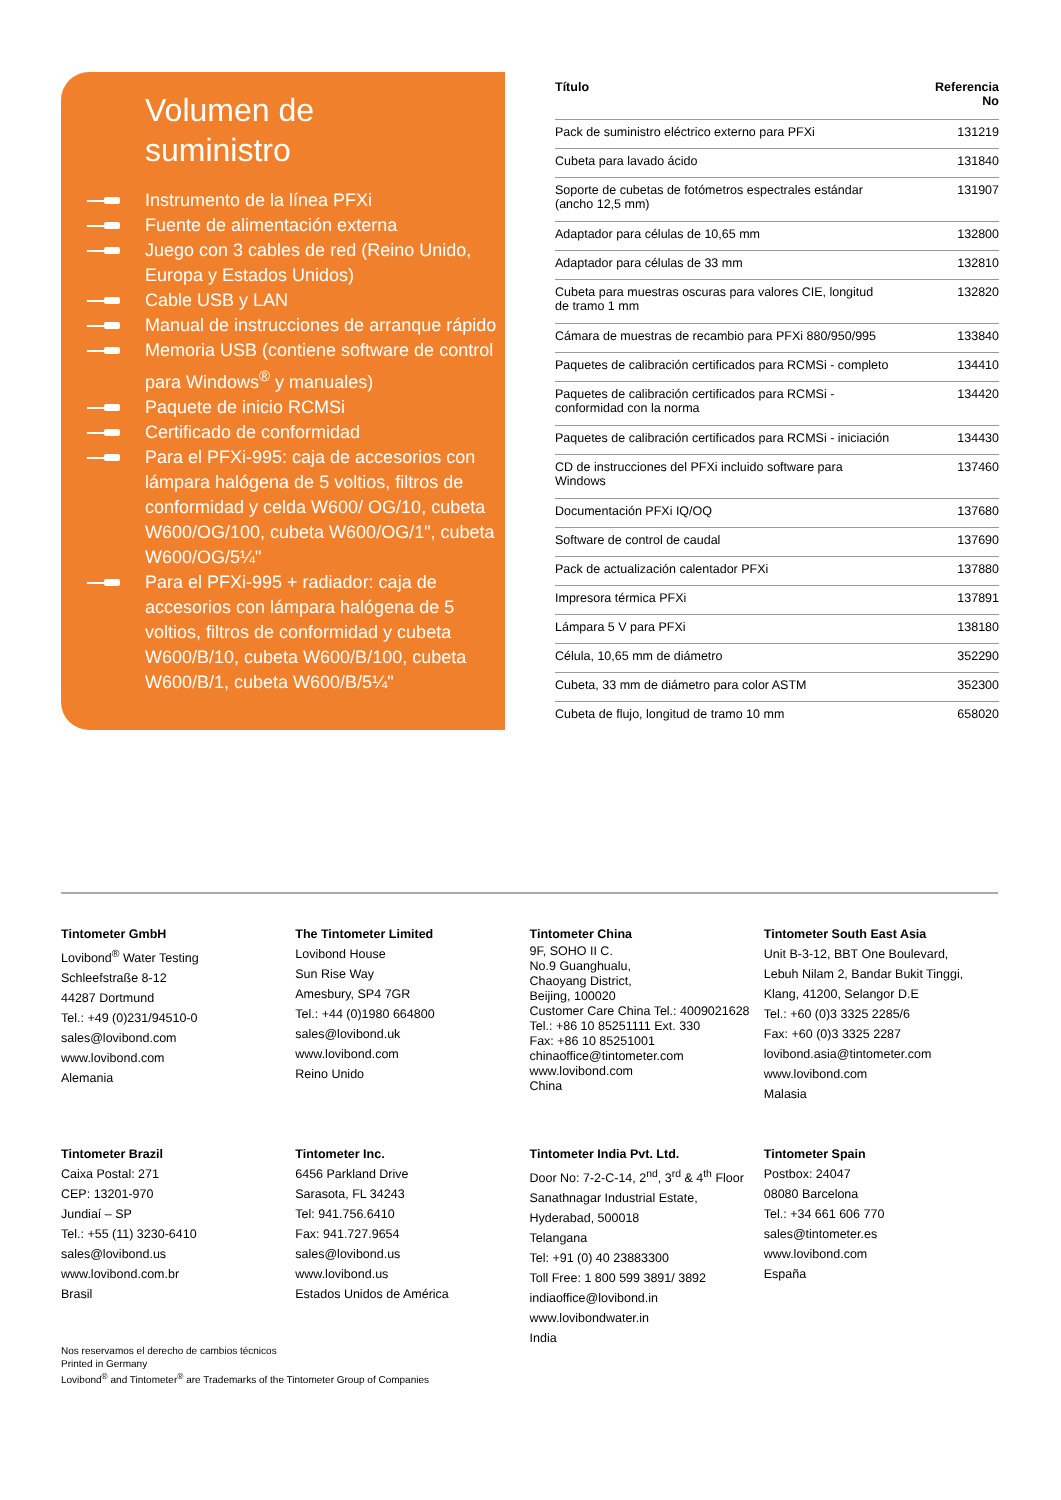Volumen de
suministro
Instrumento de la línea PFXi
Fuente de alimentación externa
Juego con 3 cables de red (Reino Unido, Europa y Estados Unidos)
Cable USB y LAN
Manual de instrucciones de arranque rápido
Memoria USB (contiene software de control para Windows<sup>®</sup> y manuales)
Paquete de inicio RCMSi
Certificado de conformidad
Para el PFXi-995: caja de accesorios con lámpara halógena de 5 voltios, filtros de conformidad y celda W600/ OG/10, cubeta W600/OG/100, cubeta W600/OG/1", cubeta W600/OG/5¼"
Para el PFXi-995 + radiador: caja de accesorios con lámpara halógena de 5 voltios, filtros de conformidad y cubeta W600/B/10, cubeta W600/B/100, cubeta W600/B/1, cubeta W600/B/5¼"
| Título | Referencia No |
| --- | --- |
| Pack de suministro eléctrico externo para PFXi | 131219 |
| Cubeta para lavado ácido | 131840 |
| Soporte de cubetas de fotómetros espectrales estándar (ancho 12,5 mm) | 131907 |
| Adaptador para células de 10,65 mm | 132800 |
| Adaptador para células de 33 mm | 132810 |
| Cubeta para muestras oscuras para valores CIE, longitud de tramo 1 mm | 132820 |
| Cámara de muestras de recambio para PFXi 880/950/995 | 133840 |
| Paquetes de calibración certificados para RCMSi - completo | 134410 |
| Paquetes de calibración certificados para RCMSi - conformidad con la norma | 134420 |
| Paquetes de calibración certificados para RCMSi - iniciación | 134430 |
| CD de instrucciones del PFXi incluido software para Windows | 137460 |
| Documentación PFXi IQ/OQ | 137680 |
| Software de control de caudal | 137690 |
| Pack de actualización calentador PFXi | 137880 |
| Impresora térmica PFXi | 137891 |
| Lámpara 5 V para PFXi | 138180 |
| Célula, 10,65 mm de diámetro | 352290 |
| Cubeta, 33 mm de diámetro para color ASTM | 352300 |
| Cubeta de flujo, longitud de tramo 10 mm | 658020 |
Tintometer GmbH
Lovibond<sup>®</sup> Water Testing
Schleefstraße 8-12
44287 Dortmund
Tel.: +49 (0)231/94510-0
sales@lovibond.com
www.lovibond.com
Alemania
The Tintometer Limited
Lovibond House
Sun Rise Way
Amesbury, SP4 7GR
Tel.: +44 (0)1980 664800
sales@lovibond.uk
www.lovibond.com
Reino Unido
Tintometer China
9F, SOHO II C.
No.9 Guanghualu,
Chaoyang District,
Beijing, 100020
Customer Care China Tel.: 4009021628
Tel.: +86 10 85251111 Ext. 330
Fax: +86 10 85251001
chinaoffice@tintometer.com
www.lovibond.com
China
Tintometer South East Asia
Unit B-3-12, BBT One Boulevard,
Lebuh Nilam 2, Bandar Bukit Tinggi,
Klang, 41200, Selangor D.E
Tel.: +60 (0)3 3325 2285/6
Fax: +60 (0)3 3325 2287
lovibond.asia@tintometer.com
www.lovibond.com
Malasia
Tintometer Brazil
Caixa Postal: 271
CEP: 13201-970
Jundiaí – SP
Tel.: +55 (11) 3230-6410
sales@lovibond.us
www.lovibond.com.br
Brasil
Tintometer Inc.
6456 Parkland Drive
Sarasota, FL 34243
Tel: 941.756.6410
Fax: 941.727.9654
sales@lovibond.us
www.lovibond.us
Estados Unidos de América
Tintometer India Pvt. Ltd.
Door No: 7-2-C-14, 2<sup>nd</sup>, 3<sup>rd</sup> & 4<sup>th</sup> Floor
Sanathnagar Industrial Estate,
Hyderabad, 500018
Telangana
Tel: +91 (0) 40 23883300
Toll Free: 1 800 599 3891/ 3892
indiaoffice@lovibond.in
www.lovibondwater.in
India
Tintometer Spain
Postbox: 24047
08080 Barcelona
Tel.: +34 661 606 770
sales@tintometer.es
www.lovibond.com
España
Nos reservamos el derecho de cambios técnicos
Printed in Germany
Lovibond<sup>®</sup> and Tintometer<sup>®</sup> are Trademarks of the Tintometer Group of Companies